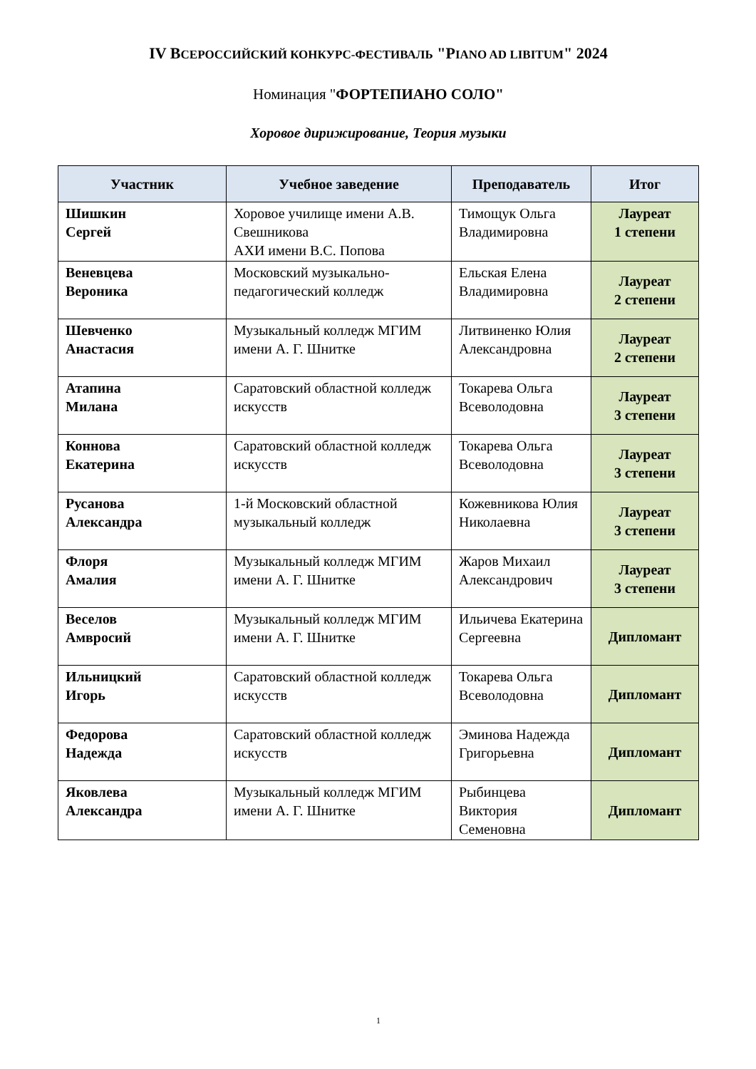IV ВСЕРОССИЙСКИЙ КОНКУРС-ФЕСТИВАЛЬ "PIANO AD LIBITUM" 2024
Номинация "ФОРТЕПИАНО СОЛО"
Хоровое дирижирование, Теория музыки
| Участник | Учебное заведение | Преподаватель | Итог |
| --- | --- | --- | --- |
| Шишкин Сергей | Хоровое училище имени А.В. Свешникова АХИ имени В.С. Попова | Тимощук Ольга Владимировна | Лауреат 1 степени |
| Веневцева Вероника | Московский музыкально-педагогический колледж | Ельская Елена Владимировна | Лауреат 2 степени |
| Шевченко Анастасия | Музыкальный колледж МГИМ имени А. Г. Шнитке | Литвиненко Юлия Александровна | Лауреат 2 степени |
| Атапина Милана | Саратовский областной колледж искусств | Токарева Ольга Всеволодовна | Лауреат 3 степени |
| Коннова Екатерина | Саратовский областной колледж искусств | Токарева Ольга Всеволодовна | Лауреат 3 степени |
| Русанова Александра | 1-й Московский областной музыкальный колледж | Кожевникова Юлия Николаевна | Лауреат 3 степени |
| Флоря Амалия | Музыкальный колледж МГИМ имени А. Г. Шнитке | Жаров Михаил Александрович | Лауреат 3 степени |
| Веселов Амвросий | Музыкальный колледж МГИМ имени А. Г. Шнитке | Ильичева Екатерина Сергеевна | Дипломант |
| Ильницкий Игорь | Саратовский областной колледж искусств | Токарева Ольга Всеволодовна | Дипломант |
| Федорова Надежда | Саратовский областной колледж искусств | Эминова Надежда Григорьевна | Дипломант |
| Яковлева Александра | Музыкальный колледж МГИМ имени А. Г. Шнитке | Рыбинцева Виктория Семеновна | Дипломант |
1